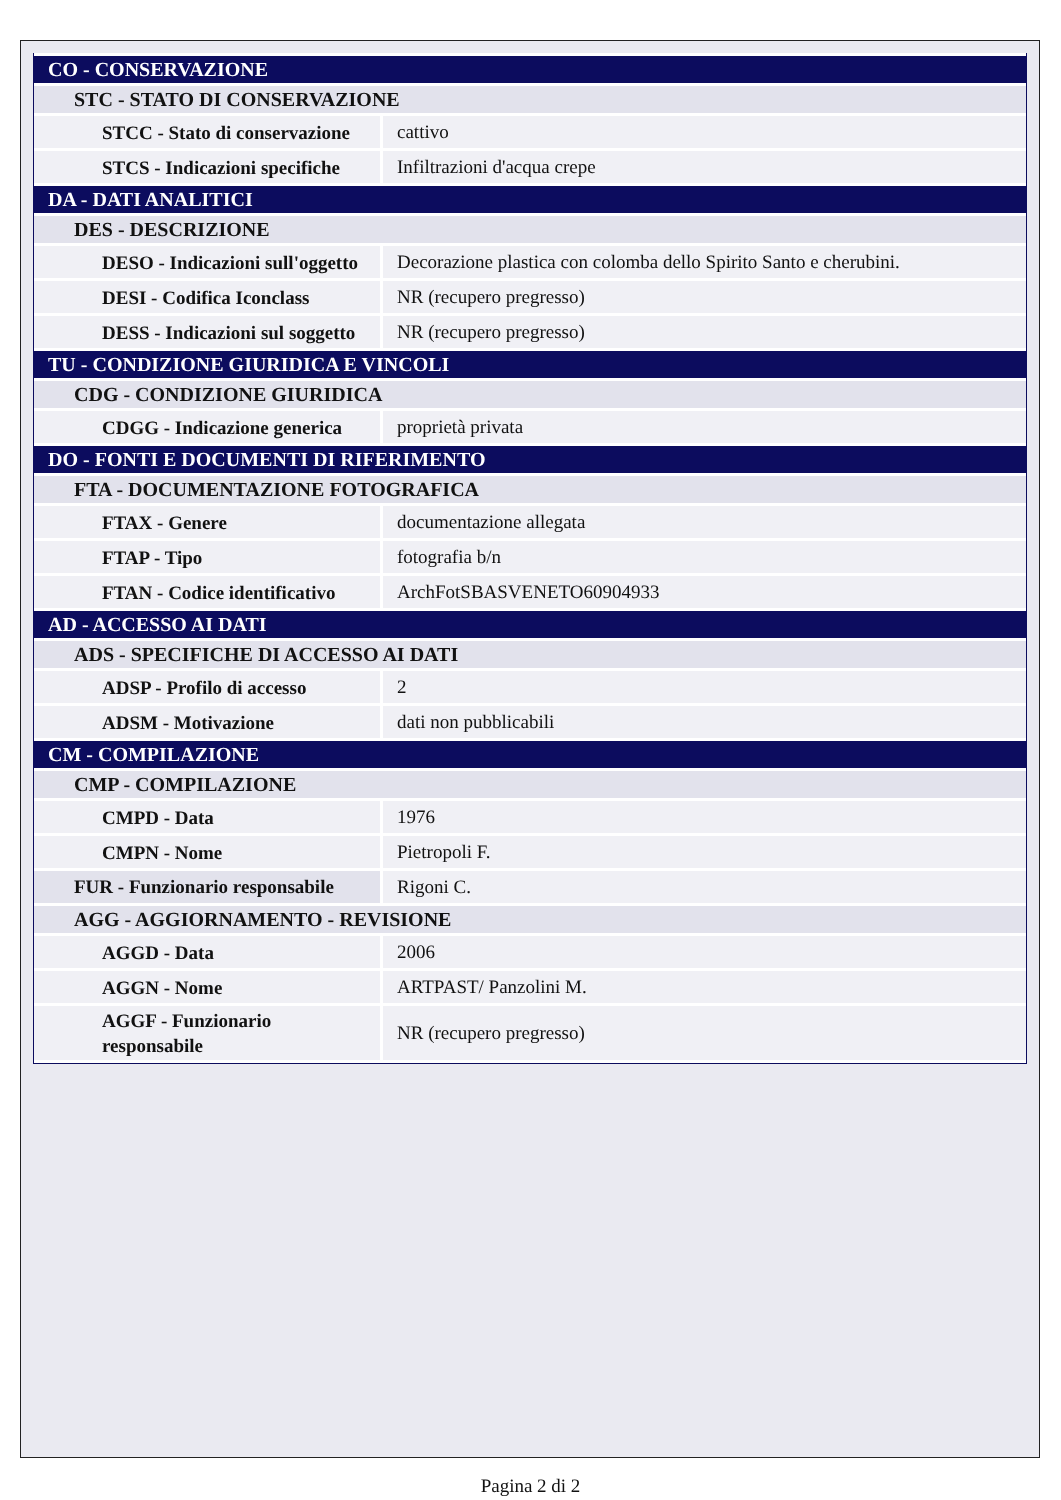| CO - CONSERVAZIONE | |
| STC - STATO DI CONSERVAZIONE | |
| STCC - Stato di conservazione | cattivo |
| STCS - Indicazioni specifiche | Infiltrazioni d'acqua crepe |
| DA - DATI ANALITICI | |
| DES - DESCRIZIONE | |
| DESO - Indicazioni sull'oggetto | Decorazione plastica con colomba dello Spirito Santo e cherubini. |
| DESI - Codifica Iconclass | NR (recupero pregresso) |
| DESS - Indicazioni sul soggetto | NR (recupero pregresso) |
| TU - CONDIZIONE GIURIDICA E VINCOLI | |
| CDG - CONDIZIONE GIURIDICA | |
| CDGG - Indicazione generica | proprietà privata |
| DO - FONTI E DOCUMENTI DI RIFERIMENTO | |
| FTA - DOCUMENTAZIONE FOTOGRAFICA | |
| FTAX - Genere | documentazione allegata |
| FTAP - Tipo | fotografia b/n |
| FTAN - Codice identificativo | ArchFotSBASVENETO60904933 |
| AD - ACCESSO AI DATI | |
| ADS - SPECIFICHE DI ACCESSO AI DATI | |
| ADSP - Profilo di accesso | 2 |
| ADSM - Motivazione | dati non pubblicabili |
| CM - COMPILAZIONE | |
| CMP - COMPILAZIONE | |
| CMPD - Data | 1976 |
| CMPN - Nome | Pietropoli F. |
| FUR - Funzionario responsabile | Rigoni C. |
| AGG - AGGIORNAMENTO - REVISIONE | |
| AGGD - Data | 2006 |
| AGGN - Nome | ARTPAST/ Panzolini M. |
| AGGF - Funzionario responsabile | NR (recupero pregresso) |
Pagina 2 di 2